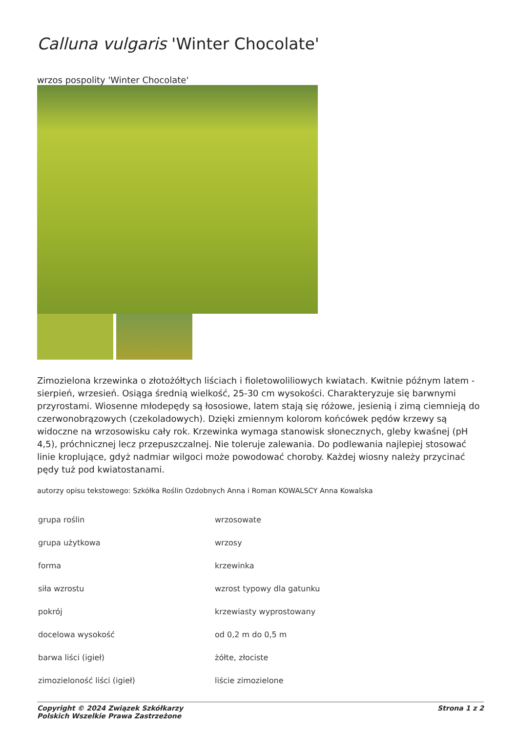Calluna vulgaris 'Winter Chocolate'
wrzos pospolity 'Winter Chocolate'
Zimozielona krzewinka o złotożółtych liściach i fioletowoliliowych kwiatach. Kwitnie późnym latem - sierpień, wrzesień. Osiąga średnią wielkość, 25-30 cm wysokości. Charakteryzuje się barwnymi przyrostami. Wiosenne młodepędy są łososiowe, latem stają się różowe, jesienią i zimą ciemnieją do czerwonobrązowych (czekoladowych). Dzięki zmiennym kolorom końcówek pędów krzewy są widoczne na wrzosowisku cały rok. Krzewinka wymaga stanowisk słonecznych, gleby kwaśnej (pH 4,5), próchnicznej lecz przepuszczalnej. Nie toleruje zalewania. Do podlewania najlepiej stosować linie kroplujące, gdyż nadmiar wilgoci może powodować choroby. Każdej wiosny należy przycinać pędy tuż pod kwiatostanami.
autorzy opisu tekstowego: Szkółka Roślin Ozdobnych Anna i Roman KOWALSCY Anna Kowalska
| grupa roślin | wrzosowate |
| grupa użytkowa | wrzosy |
| forma | krzewinka |
| siła wzrostu | wzrost typowy dla gatunku |
| pokrój | krzewiasty wyprostowany |
| docelowa wysokość | od 0,2 m do 0,5 m |
| barwa liści (igieł) | żółte, złociste |
| zimozieloność liści (igieł) | liście zimozielone |
Copyright © 2024 Związek Szkółkarzy
Polskich Wszelkie Prawa Zastrzeżone
Strona 1 z 2